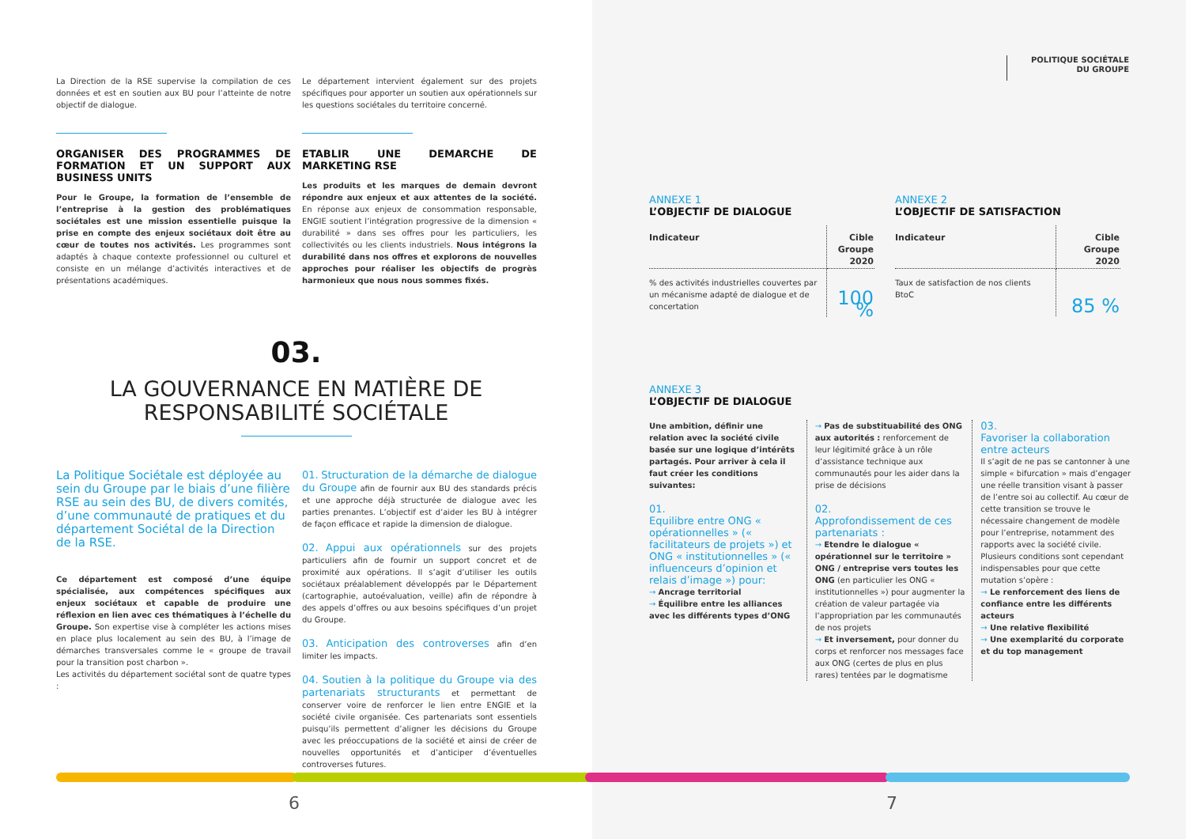La Direction de la RSE supervise la compilation de ces données et est en soutien aux BU pour l’atteinte de notre objectif de dialogue.
ORGANISER DES PROGRAMMES DE FORMATION ET UN SUPPORT AUX BUSINESS UNITS
Pour le Groupe, la formation de l’ensemble de l’entreprise à la gestion des problématiques sociétales est une mission essentielle puisque la prise en compte des enjeux sociétaux doit être au cœur de toutes nos activités. Les programmes sont adaptés à chaque contexte professionnel ou culturel et consiste en un mélange d’activités interactives et de présentations académiques.
Le département intervient également sur des projets spécifiques pour apporter un soutien aux opérationnels sur les questions sociétales du territoire concerné.
ETABLIR UNE DEMARCHE DE MARKETING RSE
Les produits et les marques de demain devront répondre aux enjeux et aux attentes de la société. En réponse aux enjeux de consommation responsable, ENGIE soutient l’intégration progressive de la dimension « durabilité » dans ses offres pour les particuliers, les collectivités ou les clients industriels. Nous intégrons la durabilité dans nos offres et explorons de nouvelles approches pour réaliser les objectifs de progrès harmonieux que nous nous sommes fixés.
03.
LA GOUVERNANCE EN MATIÈRE DE
RESPONSABILITÉ SOCIÉTALE
La Politique Sociétale est déployée au sein du Groupe par le biais d’une filière RSE au sein des BU, de divers comités, d’une communauté de pratiques et du département Sociétal de la Direction de la RSE.
Ce département est composé d’une équipe spécialisée, aux compétences spécifiques aux enjeux sociétaux et capable de produire une réflexion en lien avec ces thématiques à l’échelle du Groupe. Son expertise vise à compléter les actions mises en place plus localement au sein des BU, à l’image de démarches transversales comme le « groupe de travail pour la transition post charbon ».
Les activités du département sociétal sont de quatre types :
01. Structuration de la démarche de dialogue du Groupe afin de fournir aux BU des standards précis et une approche déjà structurée de dialogue avec les parties prenantes. L’objectif est d’aider les BU à intégrer de façon efficace et rapide la dimension de dialogue.
02. Appui aux opérationnels sur des projets particuliers afin de fournir un support concret et de proximité aux opérations. Il s’agit d’utiliser les outils sociétaux préalablement développés par le Département (cartographie, autoévaluation, veille) afin de répondre à des appels d’offres ou aux besoins spécifiques d’un projet du Groupe.
03. Anticipation des controverses afin d’en limiter les impacts.
04. Soutien à la politique du Groupe via des partenariats structurants et permettant de conserver voire de renforcer le lien entre ENGIE et la société civile organisée. Ces partenariats sont essentiels puisqu’ils permettent d’aligner les décisions du Groupe avec les préoccupations de la société et ainsi de créer de nouvelles opportunités et d’anticiper d’éventuelles controverses futures.
6
POLITIQUE SOCIÉTALE
DU GROUPE
ANNEXE 1
L’OBJECTIF DE DIALOGUE
| Indicateur | Cible Groupe 2020 |
| --- | --- |
| % des activités industrielles couvertes par un mécanisme adapté de dialogue et de concertation | 100 % |
ANNEXE 2
L’OBJECTIF DE SATISFACTION
| Indicateur | Cible Groupe 2020 |
| --- | --- |
| Taux de satisfaction de nos clients BtoC | 85 % |
ANNEXE 3
L’OBJECTIF DE DIALOGUE
Une ambition, définir une relation avec la société civile basée sur une logique d’intérêts partagés. Pour arriver à cela il faut créer les conditions suivantes:
01.
Equilibre entre ONG « opérationnelles » (« facilitateurs de projets ») et ONG « institutionnelles » (« influenceurs d’opinion et relais d’image ») pour:
→ Ancrage territorial
→ Équilibre entre les alliances avec les différents types d’ONG
→ Pas de substituabilité des ONG aux autorités : renforcement de leur légitimité grâce à un rôle d’assistance technique aux communautés pour les aider dans la prise de décisions
02.
Approfondissement de ces partenariats :
→ Etendre le dialogue « opérationnel sur le territoire » ONG / entreprise vers toutes les ONG (en particulier les ONG « institutionnelles ») pour augmenter la création de valeur partagée via l’appropriation par les communautés de nos projets
→ Et inversement, pour donner du corps et renforcer nos messages face aux ONG (certes de plus en plus rares) tentées par le dogmatisme
03.
Favoriser la collaboration entre acteurs
Il s’agit de ne pas se cantonner à une simple « bifurcation » mais d’engager une réelle transition visant à passer de l’entre soi au collectif. Au cœur de cette transition se trouve le nécessaire changement de modèle pour l’entreprise, notamment des rapports avec la société civile. Plusieurs conditions sont cependant indispensables pour que cette mutation s’opère :
→ Le renforcement des liens de confiance entre les différents acteurs
→ Une relative flexibilité
→ Une exemplarité du corporate et du top management
7